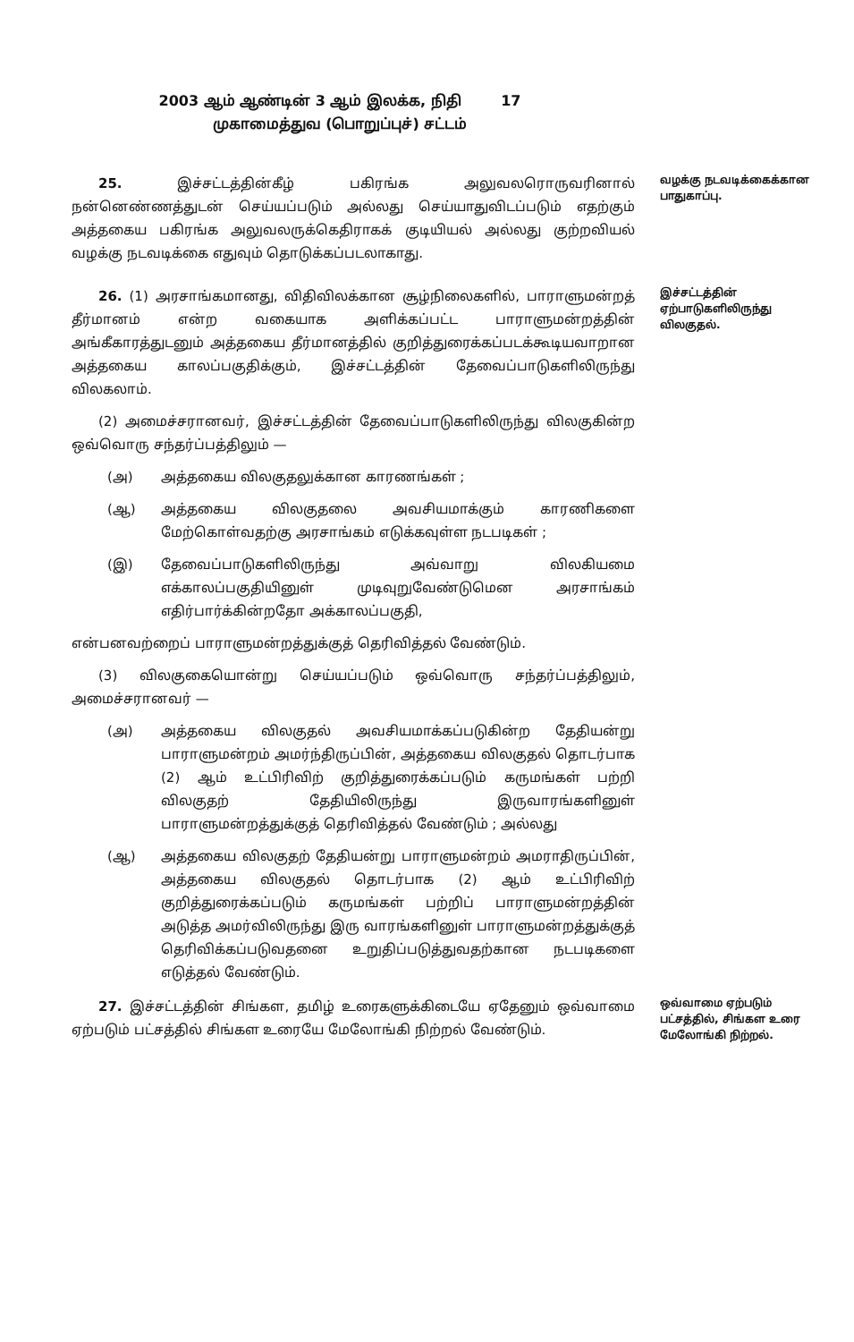2003 ஆம் ஆண்டின் 3 ஆம் இலக்க, நிதி 17
முகாமைத்துவ (பொறுப்புச்) சட்டம்
25. இச்சட்டத்தின்கீழ் பகிரங்க அலுவலரொருவரினால் நன்னெண்ணத்துடன் செய்யப்படும் அல்லது செய்யாதுவிடப்படும் எதற்கும் அத்தகைய பகிரங்க அலுவலருக்கெதிராகக் குடியியல் அல்லது குற்றவியல் வழக்கு நடவடிக்கை எதுவும் தொடுக்கப்படலாகாது.
வழக்கு நடவடிக்கைக்கான பாதுகாப்பு.
26. (1) அரசாங்கமானது, விதிவிலக்கான சூழ்நிலைகளில், பாராளுமன்றத் தீர்மானம் என்ற வகையாக அளிக்கப்பட்ட பாராளுமன்றத்தின் அங்கீகாரத்துடனும் அத்தகைய தீர்மானத்தில் குறித்துரைக்கப்படக்கூடியவாறான அத்தகைய காலப்பகுதிக்கும், இச்சட்டத்தின் தேவைப்பாடுகளிலிருந்து விலகலாம்.
(2) அமைச்சரானவர், இச்சட்டத்தின் தேவைப்பாடுகளிலிருந்து விலகுகின்ற ஒவ்வொரு சந்தர்ப்பத்திலும் —
(அ) அத்தகைய விலகுதலுக்கான காரணங்கள் ;
(ஆ) அத்தகைய விலகுதலை அவசியமாக்கும் காரணிகளை மேற்கொள்வதற்கு அரசாங்கம் எடுக்கவுள்ள நடபடிகள் ;
(இ) தேவைப்பாடுகளிலிருந்து அவ்வாறு விலகியமை எக்காலப்பகுதியினுள் முடிவுறுவேண்டுமென அரசாங்கம் எதிர்பார்க்கின்றதோ அக்காலப்பகுதி,
என்பனவற்றைப் பாராளுமன்றத்துக்குத் தெரிவித்தல் வேண்டும்.
(3) விலகுகையொன்று செய்யப்படும் ஒவ்வொரு சந்தர்ப்பத்திலும், அமைச்சரானவர் —
(அ) அத்தகைய விலகுதல் அவசியமாக்கப்படுகின்ற தேதியன்று பாராளுமன்றம் அமர்ந்திருப்பின், அத்தகைய விலகுதல் தொடர்பாக (2) ஆம் உட்பிரிவிற் குறித்துரைக்கப்படும் கருமங்கள் பற்றி விலகுதற் தேதியிலிருந்து இருவாரங்களினுள் பாராளுமன்றத்துக்குத் தெரிவித்தல் வேண்டும் ; அல்லது
(ஆ) அத்தகைய விலகுதற் தேதியன்று பாராளுமன்றம் அமராதிருப்பின், அத்தகைய விலகுதல் தொடர்பாக (2) ஆம் உட்பிரிவிற் குறித்துரைக்கப்படும் கருமங்கள் பற்றிப் பாராளுமன்றத்தின் அடுத்த அமர்விலிருந்து இரு வாரங்களினுள் பாராளுமன்றத்துக்குத் தெரிவிக்கப்படுவதனை உறுதிப்படுத்துவதற்கான நடபடிகளை எடுத்தல் வேண்டும்.
இச்சட்டத்தின் ஏற்பாடுகளிலிருந்து விலகுதல்.
27. இச்சட்டத்தின் சிங்கள, தமிழ் உரைகளுக்கிடையே ஏதேனும் ஒவ்வாமை ஏற்படும் பட்சத்தில் சிங்கள உரையே மேலோங்கி நிற்றல் வேண்டும்.
ஒவ்வாமை ஏற்படும் பட்சத்தில், சிங்கள உரை மேலோங்கி நிற்றல்.